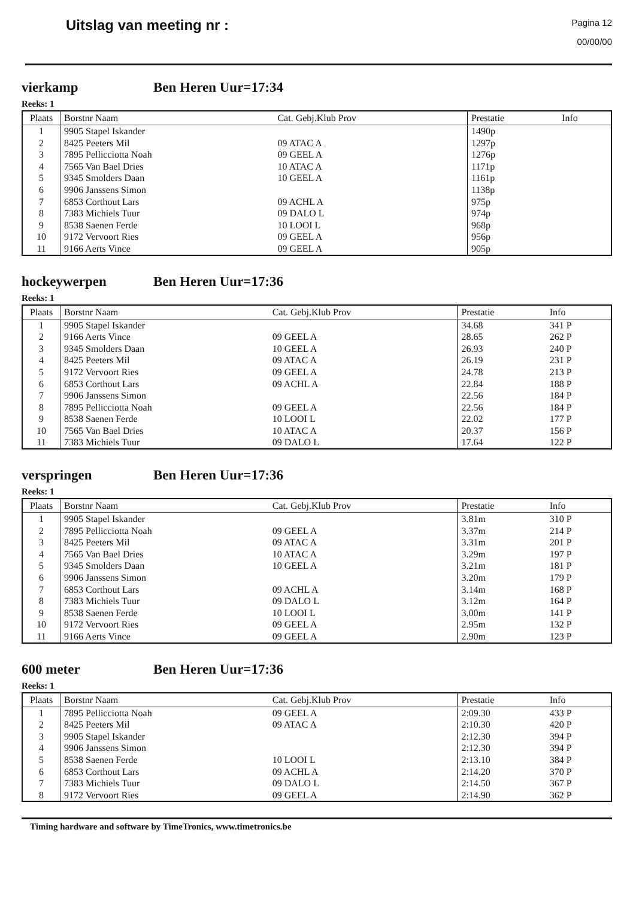Uitslag van meeting nr :
Pagina 12
00/00/00
vierkamp Ben Heren Uur=17:34
Reeks: 1
| Plaats | Borstnr Naam | Cat. Gebj.Klub Prov | Prestatie | Info |
| --- | --- | --- | --- | --- |
| 1 | 9905 Stapel Iskander | | 1490p | |
| 2 | 8425 Peeters Mil | 09 ATAC A | 1297p | |
| 3 | 7895 Pellicciotta Noah | 09 GEEL A | 1276p | |
| 4 | 7565 Van Bael Dries | 10 ATAC A | 1171p | |
| 5 | 9345 Smolders Daan | 10 GEEL A | 1161p | |
| 6 | 9906 Janssens Simon | | 1138p | |
| 7 | 6853 Corthout Lars | 09 ACHL A | 975p | |
| 8 | 7383 Michiels Tuur | 09 DALO L | 974p | |
| 9 | 8538 Saenen Ferde | 10 LOOI L | 968p | |
| 10 | 9172 Vervoort Ries | 09 GEEL A | 956p | |
| 11 | 9166 Aerts Vince | 09 GEEL A | 905p | |
hockeywerpen Ben Heren Uur=17:36
Reeks: 1
| Plaats | Borstnr Naam | Cat. Gebj.Klub Prov | Prestatie | Info |
| --- | --- | --- | --- | --- |
| 1 | 9905 Stapel Iskander | | 34.68 | 341 P |
| 2 | 9166 Aerts Vince | 09 GEEL A | 28.65 | 262 P |
| 3 | 9345 Smolders Daan | 10 GEEL A | 26.93 | 240 P |
| 4 | 8425 Peeters Mil | 09 ATAC A | 26.19 | 231 P |
| 5 | 9172 Vervoort Ries | 09 GEEL A | 24.78 | 213 P |
| 6 | 6853 Corthout Lars | 09 ACHL A | 22.84 | 188 P |
| 7 | 9906 Janssens Simon | | 22.56 | 184 P |
| 8 | 7895 Pellicciotta Noah | 09 GEEL A | 22.56 | 184 P |
| 9 | 8538 Saenen Ferde | 10 LOOI L | 22.02 | 177 P |
| 10 | 7565 Van Bael Dries | 10 ATAC A | 20.37 | 156 P |
| 11 | 7383 Michiels Tuur | 09 DALO L | 17.64 | 122 P |
verspringen Ben Heren Uur=17:36
Reeks: 1
| Plaats | Borstnr Naam | Cat. Gebj.Klub Prov | Prestatie | Info |
| --- | --- | --- | --- | --- |
| 1 | 9905 Stapel Iskander | | 3.81m | 310 P |
| 2 | 7895 Pellicciotta Noah | 09 GEEL A | 3.37m | 214 P |
| 3 | 8425 Peeters Mil | 09 ATAC A | 3.31m | 201 P |
| 4 | 7565 Van Bael Dries | 10 ATAC A | 3.29m | 197 P |
| 5 | 9345 Smolders Daan | 10 GEEL A | 3.21m | 181 P |
| 6 | 9906 Janssens Simon | | 3.20m | 179 P |
| 7 | 6853 Corthout Lars | 09 ACHL A | 3.14m | 168 P |
| 8 | 7383 Michiels Tuur | 09 DALO L | 3.12m | 164 P |
| 9 | 8538 Saenen Ferde | 10 LOOI L | 3.00m | 141 P |
| 10 | 9172 Vervoort Ries | 09 GEEL A | 2.95m | 132 P |
| 11 | 9166 Aerts Vince | 09 GEEL A | 2.90m | 123 P |
600 meter Ben Heren Uur=17:36
Reeks: 1
| Plaats | Borstnr Naam | Cat. Gebj.Klub Prov | Prestatie | Info |
| --- | --- | --- | --- | --- |
| 1 | 7895 Pellicciotta Noah | 09 GEEL A | 2:09.30 | 433 P |
| 2 | 8425 Peeters Mil | 09 ATAC A | 2:10.30 | 420 P |
| 3 | 9905 Stapel Iskander | | 2:12.30 | 394 P |
| 4 | 9906 Janssens Simon | | 2:12.30 | 394 P |
| 5 | 8538 Saenen Ferde | 10 LOOI L | 2:13.10 | 384 P |
| 6 | 6853 Corthout Lars | 09 ACHL A | 2:14.20 | 370 P |
| 7 | 7383 Michiels Tuur | 09 DALO L | 2:14.50 | 367 P |
| 8 | 9172 Vervoort Ries | 09 GEEL A | 2:14.90 | 362 P |
Timing hardware and software by TimeTronics, www.timetronics.be